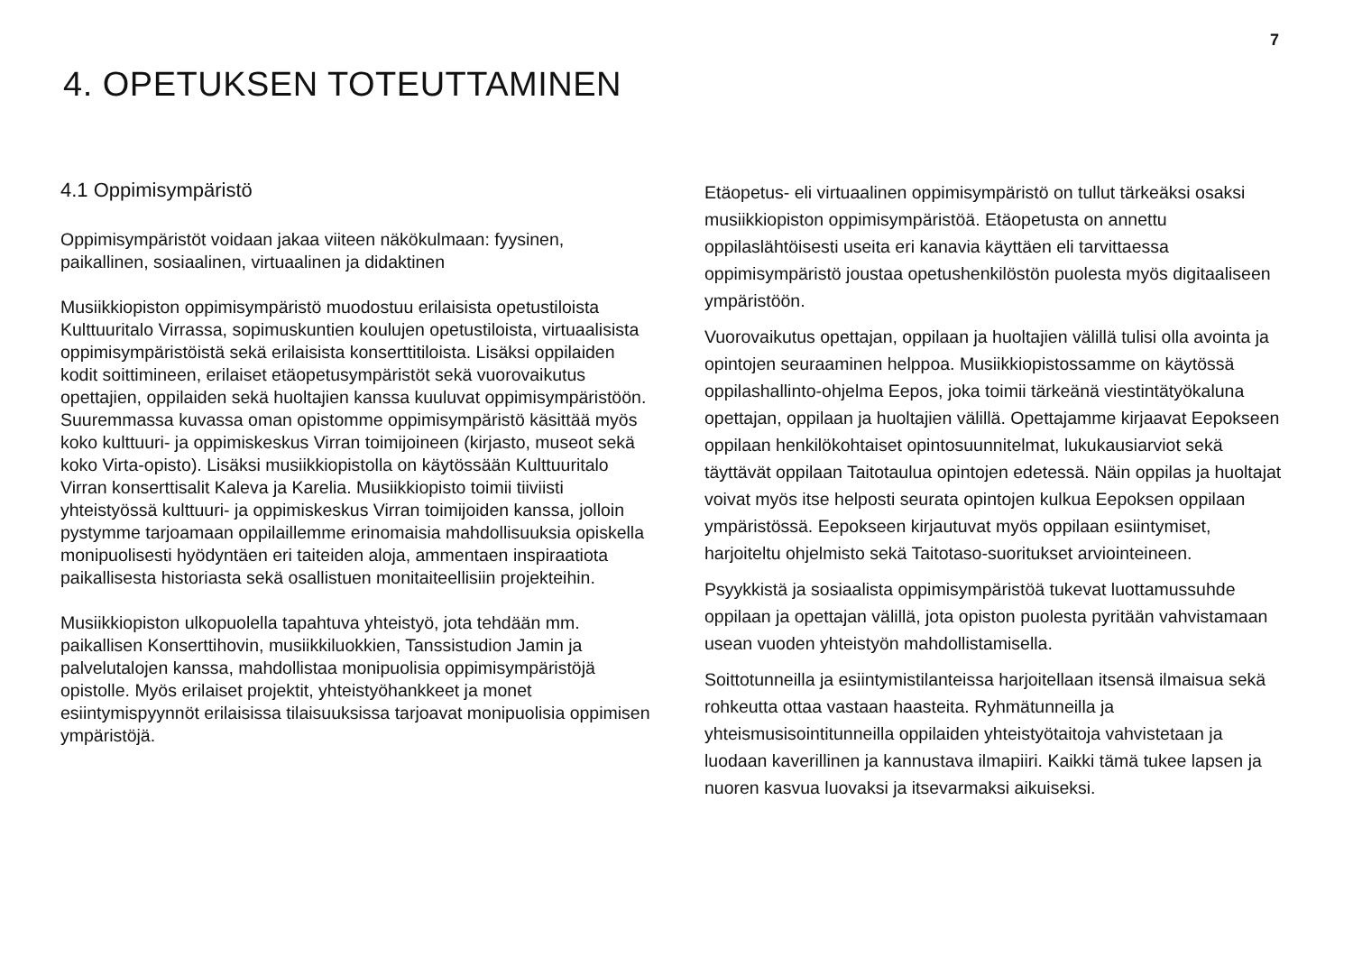7
4. OPETUKSEN TOTEUTTAMINEN
4.1 Oppimisympäristö
Oppimisympäristöt voidaan jakaa viiteen näkökulmaan: fyysinen, paikallinen, sosiaalinen, virtuaalinen ja didaktinen
Musiikkiopiston oppimisympäristö muodostuu erilaisista opetustiloista Kulttuuritalo Virrassa, sopimuskuntien koulujen opetustiloista, virtuaalisista oppimisympäristöistä sekä erilaisista konserttitiloista. Lisäksi oppilaiden kodit soittimineen, erilaiset etäopetusympäristöt sekä vuorovaikutus opettajien, oppilaiden sekä huoltajien kanssa kuuluvat oppimisympäristöön. Suuremmassa kuvassa oman opistomme oppimisympäristö käsittää myös koko kulttuuri- ja oppimiskeskus Virran toimijoineen (kirjasto, museot sekä koko Virta-opisto). Lisäksi musiikkiopistolla on käytössään Kulttuuritalo Virran konserttisalit Kaleva ja Karelia. Musiikkiopisto toimii tiiviisti yhteistyössä kulttuuri- ja oppimiskeskus Virran toimijoiden kanssa, jolloin pystymme tarjoamaan oppilaillemme erinomaisia mahdollisuuksia opiskella monipuolisesti hyödyntäen eri taiteiden aloja, ammentaen inspiraatiota paikallisesta historiasta sekä osallistuen monitaiteellisiin projekteihin.
Musiikkiopiston ulkopuolella tapahtuva yhteistyö, jota tehdään mm. paikallisen Konserttihovin, musiikkiluokkien, Tanssistudion Jamin ja palvelutalojen kanssa, mahdollistaa monipuolisia oppimisympäristöjä opistolle. Myös erilaiset projektit, yhteistyöhankkeet ja monet esiintymispyynnöt erilaisissa tilaisuuksissa tarjoavat monipuolisia oppimisen ympäristöjä.
Etäopetus- eli virtuaalinen oppimisympäristö on tullut tärkeäksi osaksi musiikkiopiston oppimisympäristöä. Etäopetusta on annettu oppilaslähtöisesti useita eri kanavia käyttäen eli tarvittaessa oppimisympäristö joustaa opetushenkilöstön puolesta myös digitaaliseen ympäristöön.
Vuorovaikutus opettajan, oppilaan ja huoltajien välillä tulisi olla avointa ja opintojen seuraaminen helppoa. Musiikkiopistossamme on käytössä oppilashallinto-ohjelma Eepos, joka toimii tärkeänä viestintätyökaluna opettajan, oppilaan ja huoltajien välillä. Opettajamme kirjaavat Eepokseen oppilaan henkilökohtaiset opintosuunnitelmat, lukukausiarviot sekä täyttävät oppilaan Taitotaulua opintojen edetessä. Näin oppilas ja huoltajat voivat myös itse helposti seurata opintojen kulkua Eepoksen oppilaan ympäristössä. Eepokseen kirjautuvat myös oppilaan esiintymiset, harjoiteltu ohjelmisto sekä Taitotaso-suoritukset arviointeineen.
Psyykkistä ja sosiaalista oppimisympäristöä tukevat luottamussuhde oppilaan ja opettajan välillä, jota opiston puolesta pyritään vahvistamaan usean vuoden yhteistyön mahdollistamisella.
Soittotunneilla ja esiintymistilanteissa harjoitellaan itsensä ilmaisua sekä rohkeutta ottaa vastaan haasteita. Ryhmätunneilla ja yhteismusisointitunneilla oppilaiden yhteistyötaitoja vahvistetaan ja luodaan kaverillinen ja kannustava ilmapiiri. Kaikki tämä tukee lapsen ja nuoren kasvua luovaksi ja itsevarmaksi aikuiseksi.